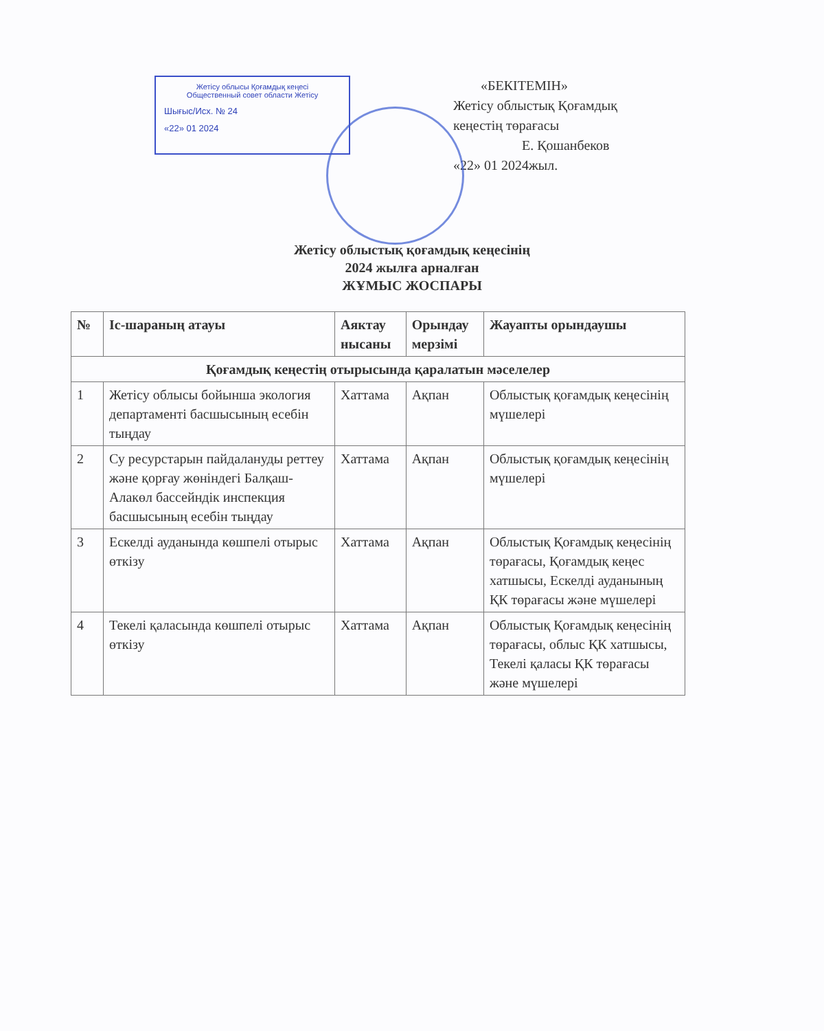Жетісу облысы Қоғамдық кеңесі
Общественный совет области Жетісу
Шығыс/Исх. № 24
«22» 01 2024
«БЕКІТЕМІН»
Жетісу облыстық Қоғамдық
кеңестің төрағасы
Е. Қошанбеков
«22» 01 2024жыл.
Жетісу облыстық қоғамдық кеңесінің
2024 жылға арналған
ЖҰМЫС ЖОСПАРЫ
| № | Іс-шараның атауы | Аяктау нысаны | Орындау мерзімі | Жауапты орындаушы |
| --- | --- | --- | --- | --- |
| Қоғамдық кеңестің отырысында қаралатын мәселелер | | | | |
| 1 | Жетісу облысы бойынша экология департаменті басшысының есебін тыңдау | Хаттама | Ақпан | Облыстық қоғамдық кеңесінің мүшелері |
| 2 | Су ресурстарын пайдалануды реттеу және қорғау жөніндегі Балқаш-Алакөл бассейндік инспекция басшысының есебін тыңдау | Хаттама | Ақпан | Облыстық қоғамдық кеңесінің мүшелері |
| 3 | Ескелді ауданында көшпелі отырыс өткізу | Хаттама | Ақпан | Облыстық Қоғамдық кеңесінің төрағасы, Қоғамдық кеңес хатшысы, Ескелді ауданының ҚК төрағасы және мүшелері |
| 4 | Текелі қаласында көшпелі отырыс өткізу | Хаттама | Ақпан | Облыстық Қоғамдық кеңесінің төрағасы, облыс ҚК хатшысы, Текелі қаласы ҚК төрағасы және мүшелері |